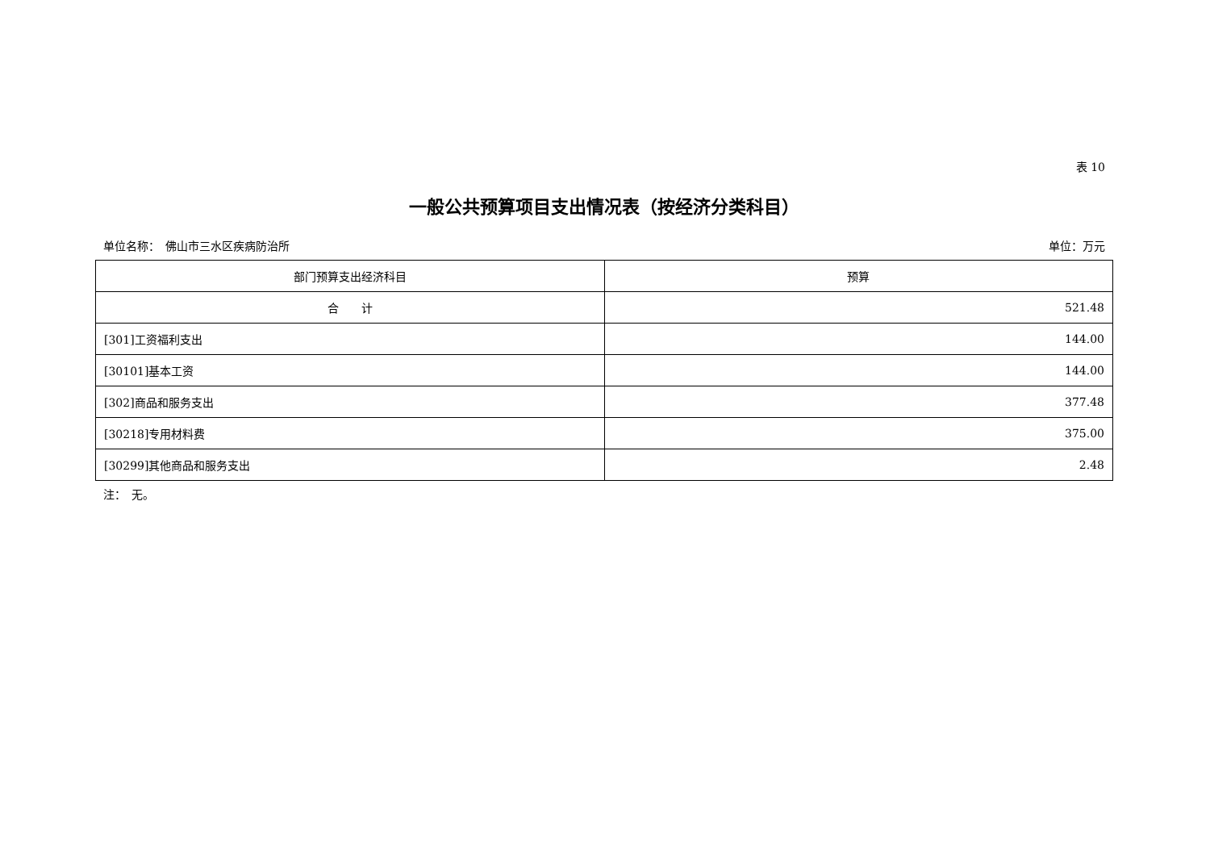表 10
一般公共预算项目支出情况表（按经济分类科目）
单位名称：　佛山市三水区疾病防治所 单位：万元
| 部门预算支出经济科目 | 预算 |
| --- | --- |
| 合 计 | 521.48 |
| [301]工资福利支出 | 144.00 |
| [30101]基本工资 | 144.00 |
| [302]商品和服务支出 | 377.48 |
| [30218]专用材料费 | 375.00 |
| [30299]其他商品和服务支出 | 2.48 |
注：　无。